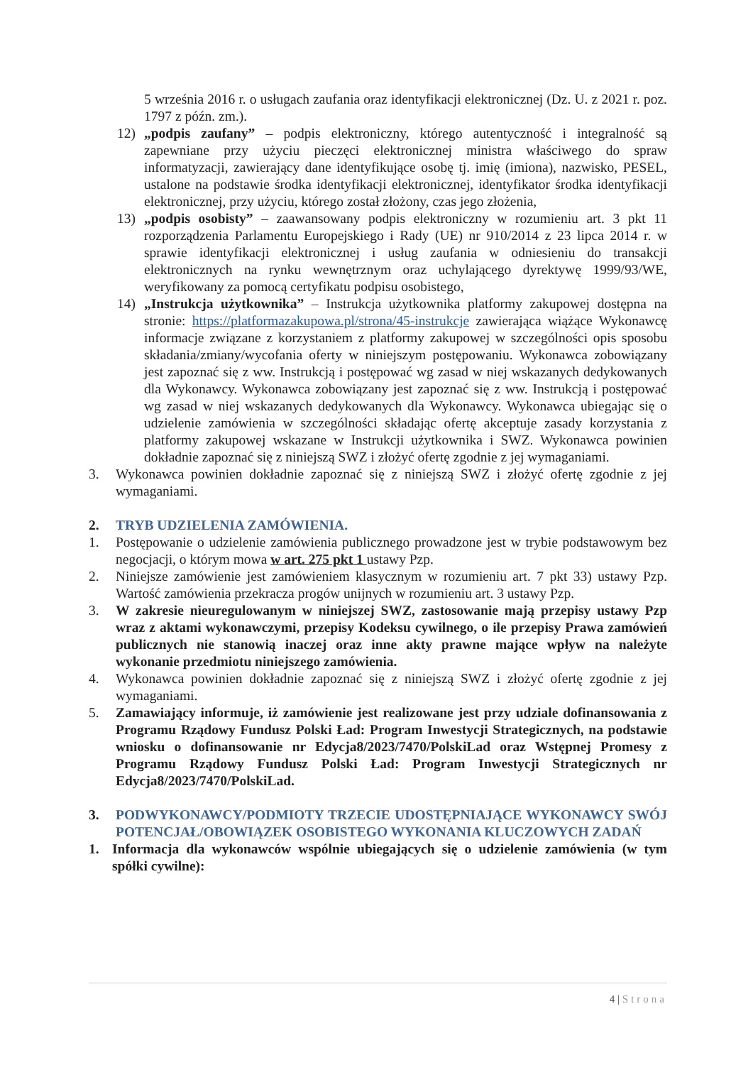5 września 2016 r. o usługach zaufania oraz identyfikacji elektronicznej (Dz. U. z 2021 r. poz. 1797 z późn. zm.).
12) „podpis zaufany” – podpis elektroniczny, którego autentyczność i integralność są zapewniane przy użyciu pieczęci elektronicznej ministra właściwego do spraw informatyzacji, zawierający dane identyfikujące osobę tj. imię (imiona), nazwisko, PESEL, ustalone na podstawie środka identyfikacji elektronicznej, identyfikator środka identyfikacji elektronicznej, przy użyciu, którego został złożony, czas jego złożenia,
13) „podpis osobisty” – zaawansowany podpis elektroniczny w rozumieniu art. 3 pkt 11 rozporządzenia Parlamentu Europejskiego i Rady (UE) nr 910/2014 z 23 lipca 2014 r. w sprawie identyfikacji elektronicznej i usług zaufania w odniesieniu do transakcji elektronicznych na rynku wewnętrznym oraz uchylającego dyrektywę 1999/93/WE, weryfikowany za pomocą certyfikatu podpisu osobistego,
14) „Instrukcja użytkownika” – Instrukcja użytkownika platformy zakupowej dostępna na stronie: https://platformazakupowa.pl/strona/45-instrukcje zawierająca wiążące Wykonawcę informacje związane z korzystaniem z platformy zakupowej w szczególności opis sposobu składania/zmiany/wycofania oferty w niniejszym postępowaniu. Wykonawca zobowiązany jest zapoznać się z ww. Instrukcją i postępować wg zasad w niej wskazanych dedykowanych dla Wykonawcy. Wykonawca zobowiązany jest zapoznać się z ww. Instrukcją i postępować wg zasad w niej wskazanych dedykowanych dla Wykonawcy. Wykonawca ubiegając się o udzielenie zamówienia w szczególności składając ofertę akceptuje zasady korzystania z platformy zakupowej wskazane w Instrukcji użytkownika i SWZ. Wykonawca powinien dokładnie zapoznać się z niniejszą SWZ i złożyć ofertę zgodnie z jej wymaganiami.
3. Wykonawca powinien dokładnie zapoznać się z niniejszą SWZ i złożyć ofertę zgodnie z jej wymaganiami.
2. TRYB UDZIELENIA ZAMÓWIENIA.
1. Postępowanie o udzielenie zamówienia publicznego prowadzone jest w trybie podstawowym bez negocjacji, o którym mowa w art. 275 pkt 1 ustawy Pzp.
2. Niniejsze zamówienie jest zamówieniem klasycznym w rozumieniu art. 7 pkt 33) ustawy Pzp. Wartość zamówienia przekracza progów unijnych w rozumieniu art. 3 ustawy Pzp.
3. W zakresie nieuregulowanym w niniejszej SWZ, zastosowanie mają przepisy ustawy Pzp wraz z aktami wykonawczymi, przepisy Kodeksu cywilnego, o ile przepisy Prawa zamówień publicznych nie stanowią inaczej oraz inne akty prawne mające wpływ na należyte wykonanie przedmiotu niniejszego zamówienia.
4. Wykonawca powinien dokładnie zapoznać się z niniejszą SWZ i złożyć ofertę zgodnie z jej wymaganiami.
5. Zamawiający informuje, iż zamówienie jest realizowane jest przy udziale dofinansowania z Programu Rządowy Fundusz Polski Ład: Program Inwestycji Strategicznych, na podstawie wniosku o dofinansowanie nr Edycja8/2023/7470/PolskiLad oraz Wstępnej Promesy z Programu Rządowy Fundusz Polski Ład: Program Inwestycji Strategicznych nr Edycja8/2023/7470/PolskiLad.
3. PODWYKONAWCY/PODMIOTY TRZECIE UDOSTĘPNIAJĄCE WYKONAWCY SWÓJ POTENCJAŁ/OBOWIĄZEK OSOBISTEGO WYKONANIA KLUCZOWYCH ZADAŃ
1. Informacja dla wykonawców wspólnie ubiegających się o udzielenie zamówienia (w tym spółki cywilne):
4 | Strona